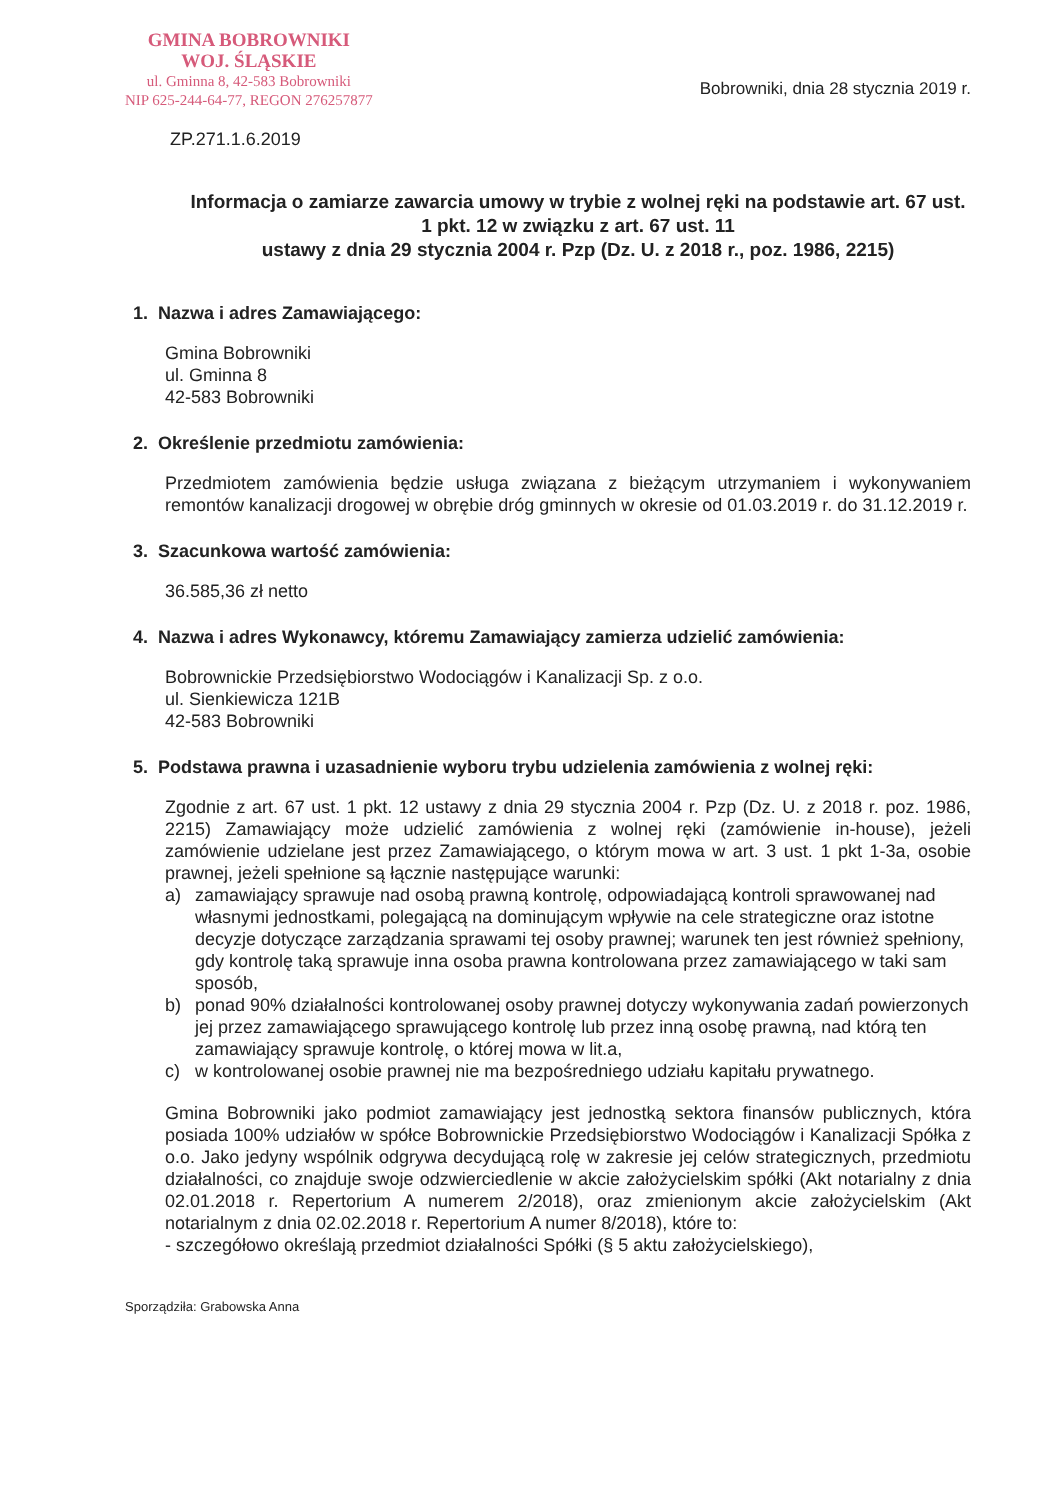GMINA BOBROWNIKI
WOJ. ŚLĄSKIE
ul. Gminna 8, 42-583 Bobrowniki
NIP 625-244-64-77, REGON 276257877
Bobrowniki, dnia 28 stycznia 2019 r.
ZP.271.1.6.2019
Informacja o zamiarze zawarcia umowy w trybie z wolnej ręki na podstawie art. 67 ust. 1 pkt. 12 w związku z art. 67 ust. 11
ustawy z dnia 29 stycznia 2004 r. Pzp (Dz. U. z 2018 r., poz. 1986, 2215)
1. Nazwa i adres Zamawiającego:
Gmina Bobrowniki
ul. Gminna 8
42-583 Bobrowniki
2. Określenie przedmiotu zamówienia:
Przedmiotem zamówienia będzie usługa związana z bieżącym utrzymaniem i wykonywaniem remontów kanalizacji drogowej w obrębie dróg gminnych w okresie od 01.03.2019 r. do 31.12.2019 r.
3. Szacunkowa wartość zamówienia:
36.585,36 zł netto
4. Nazwa i adres Wykonawcy, któremu Zamawiający zamierza udzielić zamówienia:
Bobrownickie Przedsiębiorstwo Wodociągów i Kanalizacji Sp. z o.o.
ul. Sienkiewicza 121B
42-583 Bobrowniki
5. Podstawa prawna i uzasadnienie wyboru trybu udzielenia zamówienia z wolnej ręki:
Zgodnie z art. 67 ust. 1 pkt. 12 ustawy z dnia 29 stycznia 2004 r. Pzp (Dz. U. z 2018 r. poz. 1986, 2215) Zamawiający może udzielić zamówienia z wolnej ręki (zamówienie in-house), jeżeli zamówienie udzielane jest przez Zamawiającego, o którym mowa w art. 3 ust. 1 pkt 1-3a, osobie prawnej, jeżeli spełnione są łącznie następujące warunki:
a) zamawiający sprawuje nad osobą prawną kontrolę, odpowiadającą kontroli sprawowanej nad własnymi jednostkami, polegającą na dominującym wpływie na cele strategiczne oraz istotne decyzje dotyczące zarządzania sprawami tej osoby prawnej; warunek ten jest również spełniony, gdy kontrolę taką sprawuje inna osoba prawna kontrolowana przez zamawiającego w taki sam sposób,
b) ponad 90% działalności kontrolowanej osoby prawnej dotyczy wykonywania zadań powierzonych jej przez zamawiającego sprawującego kontrolę lub przez inną osobę prawną, nad którą ten zamawiający sprawuje kontrolę, o której mowa w lit.a,
c) w kontrolowanej osobie prawnej nie ma bezpośredniego udziału kapitału prywatnego.
Gmina Bobrowniki jako podmiot zamawiający jest jednostką sektora finansów publicznych, która posiada 100% udziałów w spółce Bobrownickie Przedsiębiorstwo Wodociągów i Kanalizacji Spółka z o.o. Jako jedyny wspólnik odgrywa decydującą rolę w zakresie jej celów strategicznych, przedmiotu działalności, co znajduje swoje odzwierciedlenie w akcie założycielskim spółki (Akt notarialny z dnia 02.01.2018 r. Repertorium A numerem 2/2018), oraz zmienionym akcie założycielskim (Akt notarialnym z dnia 02.02.2018 r. Repertorium A numer 8/2018), które to:
- szczegółowo określają przedmiot działalności Spółki (§ 5 aktu założycielskiego),
Sporządziła: Grabowska Anna